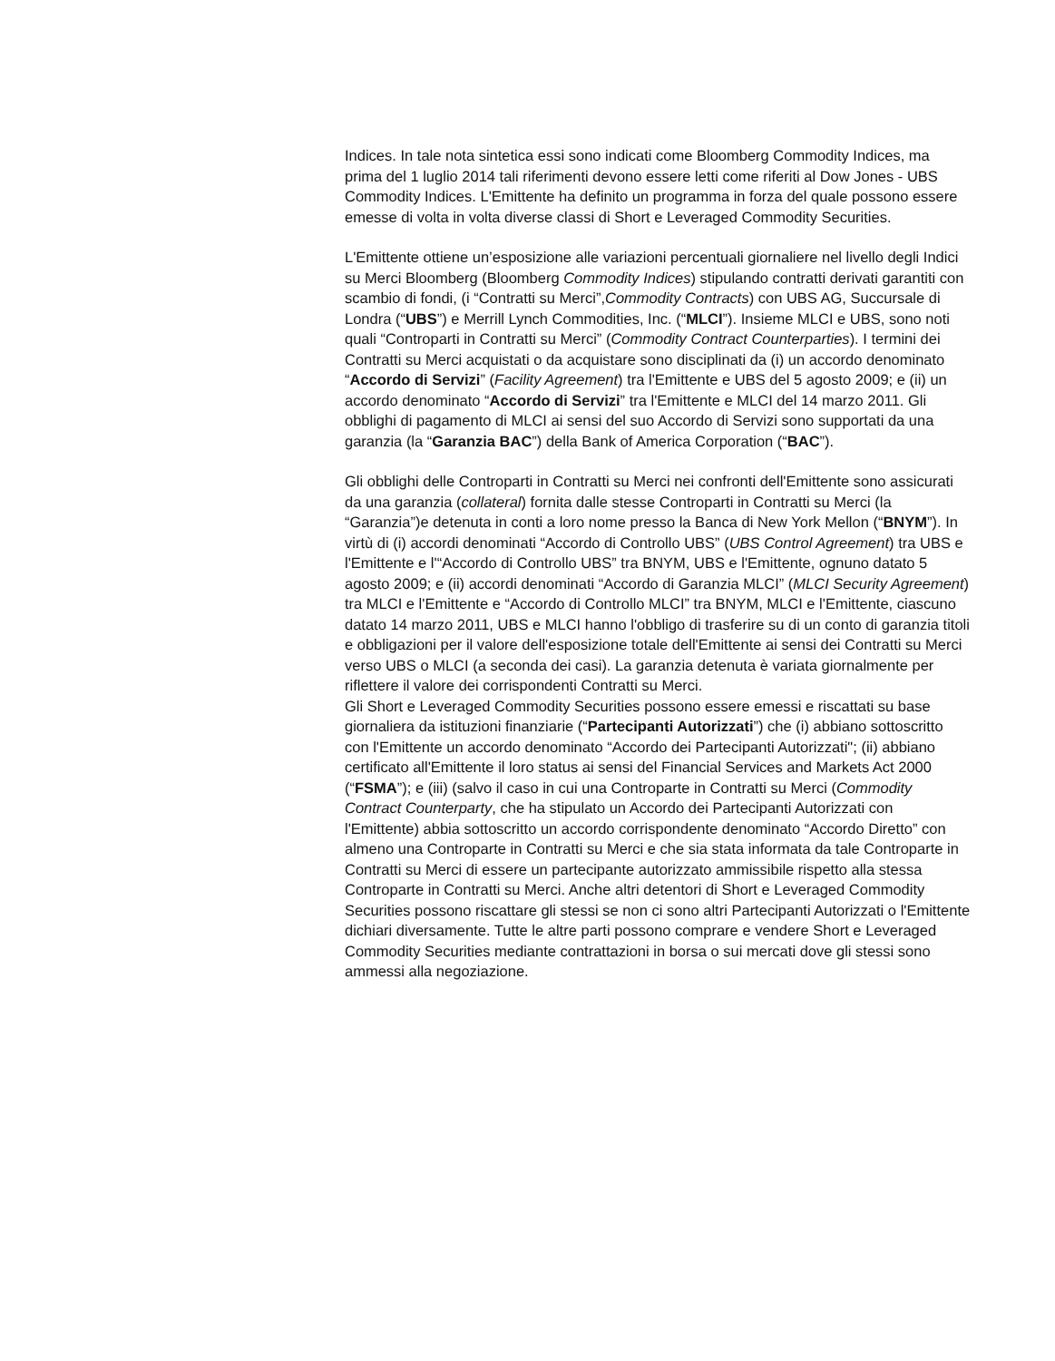Indices. In tale nota sintetica essi sono indicati come Bloomberg Commodity Indices, ma prima del 1 luglio 2014 tali riferimenti devono essere letti come riferiti al Dow Jones - UBS Commodity Indices. L'Emittente ha definito un programma in forza del quale possono essere emesse di volta in volta diverse classi di Short e Leveraged Commodity Securities.
L'Emittente ottiene un’esposizione alle variazioni percentuali giornaliere nel livello degli Indici su Merci Bloomberg (Bloomberg Commodity Indices) stipulando contratti derivati garantiti con scambio di fondi, (i “Contratti su Merci”,Commodity Contracts) con UBS AG, Succursale di Londra (“UBS”) e Merrill Lynch Commodities, Inc. (“MLCI”). Insieme MLCI e UBS, sono noti quali “Controparti in Contratti su Merci” (Commodity Contract Counterparties). I termini dei Contratti su Merci acquistati o da acquistare sono disciplinati da (i) un accordo denominato “Accordo di Servizi” (Facility Agreement) tra l'Emittente e UBS del 5 agosto 2009; e (ii) un accordo denominato “Accordo di Servizi” tra l'Emittente e MLCI del 14 marzo 2011. Gli obblighi di pagamento di MLCI ai sensi del suo Accordo di Servizi sono supportati da una garanzia (la “Garanzia BAC”) della Bank of America Corporation (“BAC”).
Gli obblighi delle Controparti in Contratti su Merci nei confronti dell'Emittente sono assicurati da una garanzia (collateral) fornita dalle stesse Controparti in Contratti su Merci (la “Garanzia”)e detenuta in conti a loro nome presso la Banca di New York Mellon (“BNYM”). In virtù di (i) accordi denominati “Accordo di Controllo UBS” (UBS Control Agreement) tra UBS e l'Emittente e l'“Accordo di Controllo UBS” tra BNYM, UBS e l'Emittente, ognuno datato 5 agosto 2009; e (ii) accordi denominati “Accordo di Garanzia MLCI” (MLCI Security Agreement) tra MLCI e l'Emittente e “Accordo di Controllo MLCI” tra BNYM, MLCI e l'Emittente, ciascuno datato 14 marzo 2011, UBS e MLCI hanno l'obbligo di trasferire su di un conto di garanzia titoli e obbligazioni per il valore dell'esposizione totale dell'Emittente ai sensi dei Contratti su Merci verso UBS o MLCI (a seconda dei casi). La garanzia detenuta è variata giornalmente per riflettere il valore dei corrispondenti Contratti su Merci.
Gli Short e Leveraged Commodity Securities possono essere emessi e riscattati su base giornaliera da istituzioni finanziarie (“Partecipanti Autorizzati”) che (i) abbiano sottoscritto con l'Emittente un accordo denominato “Accordo dei Partecipanti Autorizzati"; (ii) abbiano certificato all'Emittente il loro status ai sensi del Financial Services and Markets Act 2000 (“FSMA”); e (iii) (salvo il caso in cui una Controparte in Contratti su Merci (Commodity Contract Counterparty, che ha stipulato un Accordo dei Partecipanti Autorizzati con l'Emittente) abbia sottoscritto un accordo corrispondente denominato “Accordo Diretto” con almeno una Controparte in Contratti su Merci e che sia stata informata da tale Controparte in Contratti su Merci di essere un partecipante autorizzato ammissibile rispetto alla stessa Controparte in Contratti su Merci. Anche altri detentori di Short e Leveraged Commodity Securities possono riscattare gli stessi se non ci sono altri Partecipanti Autorizzati o l'Emittente dichiari diversamente. Tutte le altre parti possono comprare e vendere Short e Leveraged Commodity Securities mediante contrattazioni in borsa o sui mercati dove gli stessi sono ammessi alla negoziazione.